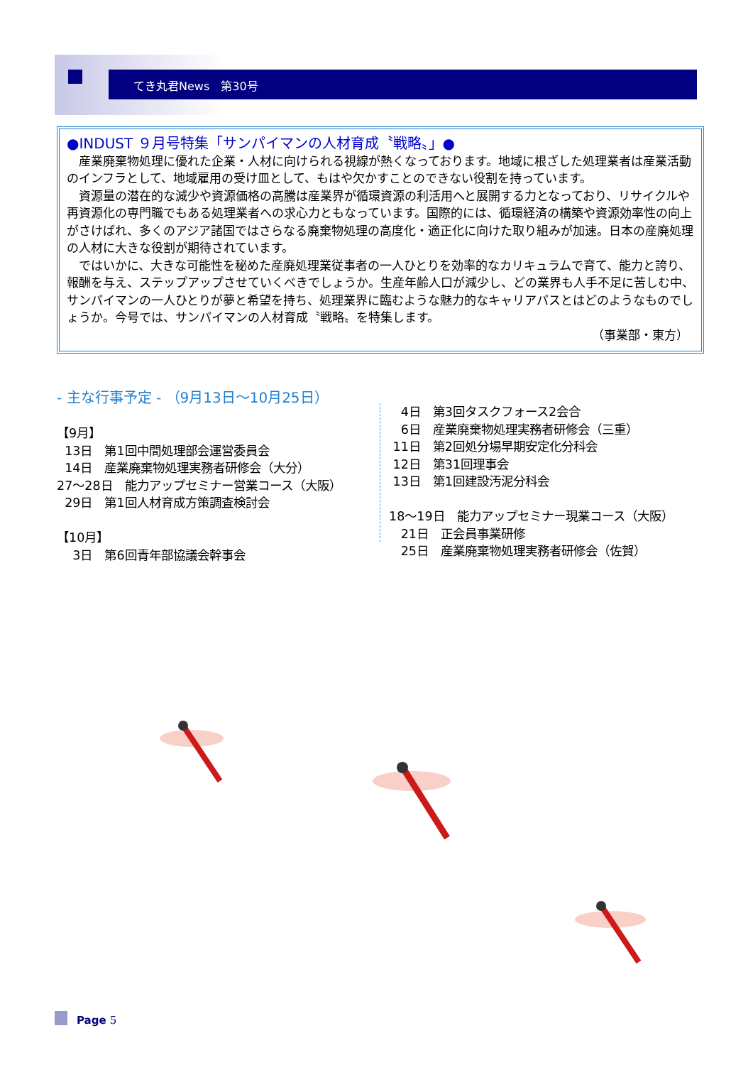てき丸君News　第30号
●INDUST ９月号特集「サンパイマンの人材育成〝戦略〟」●
産業廃棄物処理に優れた企業・人材に向けられる視線が熱くなっております。地域に根ざした処理業者は産業活動のインフラとして、地域雇用の受け皿として、もはや欠かすことのできない役割を持っています。
資源量の潜在的な減少や資源価格の高騰は産業界が循環資源の利活用へと展開する力となっており、リサイクルや再資源化の専門職でもある処理業者への求心力ともなっています。国際的には、循環経済の構築や資源効率性の向上がさけばれ、多くのアジア諸国ではさらなる廃棄物処理の高度化・適正化に向けた取り組みが加速。日本の産廃処理の人材に大きな役割が期待されています。
ではいかに、大きな可能性を秘めた産廃処理業従事者の一人ひとりを効率的なカリキュラムで育て、能力と誇り、報酬を与え、ステップアップさせていくべきでしょうか。生産年齢人口が減少し、どの業界も人手不足に苦しむ中、サンパイマンの一人ひとりが夢と希望を持ち、処理業界に臨むような魅力的なキャリアパスとはどのようなものでしょうか。今号では、サンパイマンの人材育成〝戦略〟を特集します。
（事業部・東方）
‐ 主な行事予定 ‐ （9月13日～10月25日）
【9月】
13日　第1回中間処理部会運営委員会
14日　産業廃棄物処理実務者研修会（大分）
27～28日　能力アップセミナー営業コース（大阪）
29日　第1回人材育成方策調査検討会
【10月】
3日　第6回青年部協議会幹事会
4日　第3回タスクフォース2会合
6日　産業廃棄物処理実務者研修会（三重）
11日　第2回処分場早期安定化分科会
12日　第31回理事会
13日　第1回建設汚泥分科会
18～19日　能力アップセミナー現業コース（大阪）
21日　正会員事業研修
25日　産業廃棄物処理実務者研修会（佐賀）
Page 5